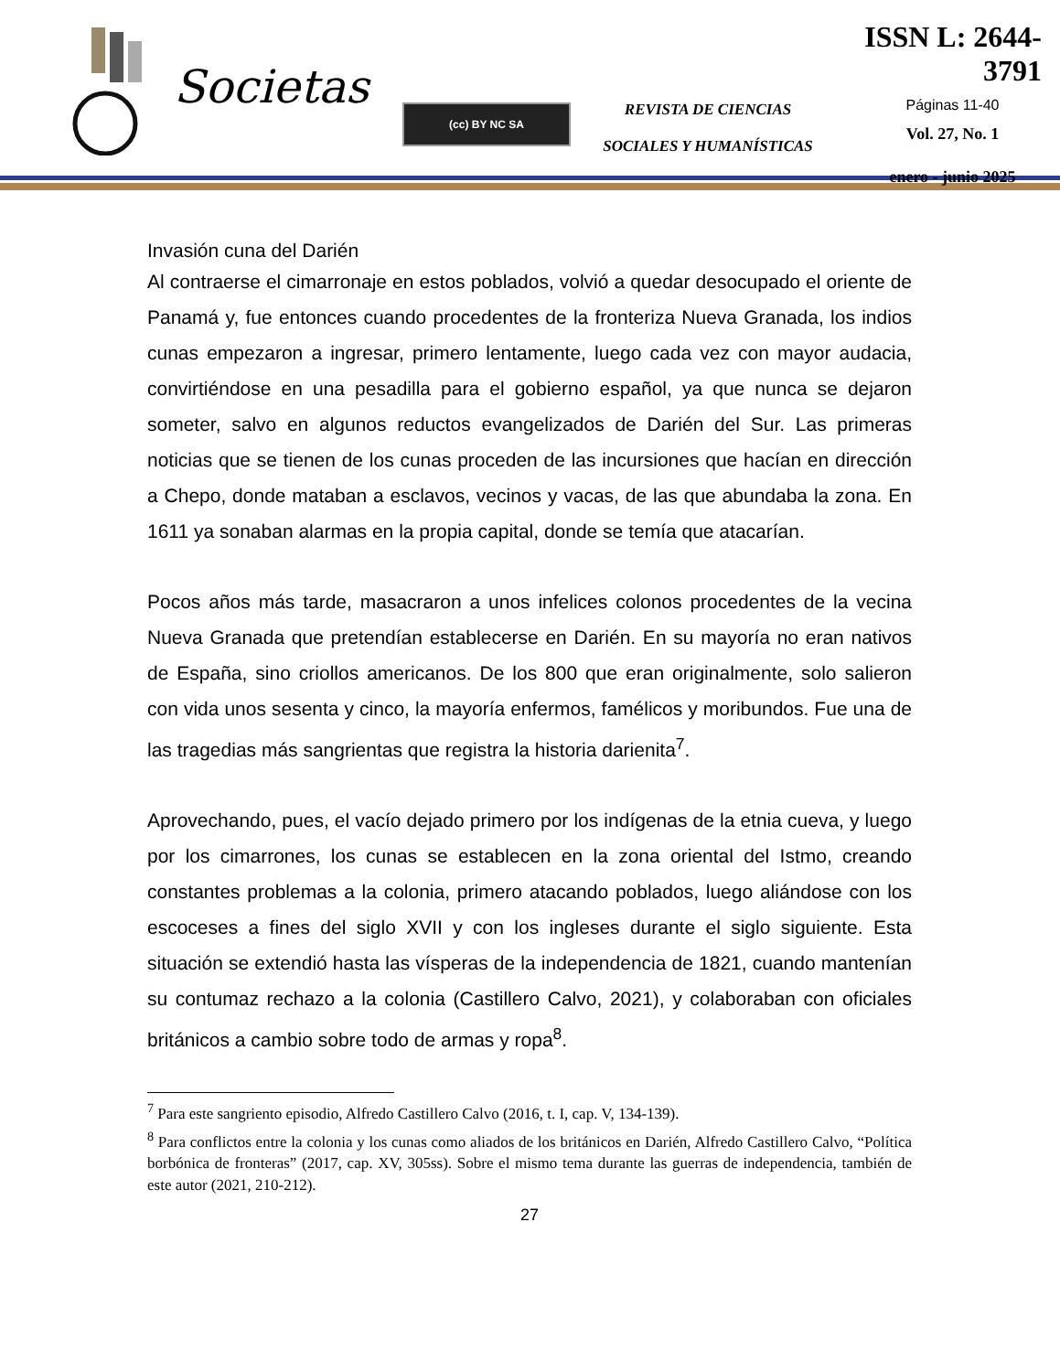Societas
(cc) BY NC SA
REVISTA DE CIENCIAS
SOCIALES Y HUMANÍSTICAS
ISSN L: 2644-3791
Páginas 11-40
Vol. 27, No. 1
enero - junio 2025
Invasión cuna del Darién
Al contraerse el cimarronaje en estos poblados, volvió a quedar desocupado el oriente de Panamá y, fue entonces cuando procedentes de la fronteriza Nueva Granada, los indios cunas empezaron a ingresar, primero lentamente, luego cada vez con mayor audacia, convirtiéndose en una pesadilla para el gobierno español, ya que nunca se dejaron someter, salvo en algunos reductos evangelizados de Darién del Sur. Las primeras noticias que se tienen de los cunas proceden de las incursiones que hacían en dirección a Chepo, donde mataban a esclavos, vecinos y vacas, de las que abundaba la zona. En 1611 ya sonaban alarmas en la propia capital, donde se temía que atacarían.
Pocos años más tarde, masacraron a unos infelices colonos procedentes de la vecina Nueva Granada que pretendían establecerse en Darién. En su mayoría no eran nativos de España, sino criollos americanos. De los 800 que eran originalmente, solo salieron con vida unos sesenta y cinco, la mayoría enfermos, famélicos y moribundos. Fue una de las tragedias más sangrientas que registra la historia darienita<sup>7</sup>.
Aprovechando, pues, el vacío dejado primero por los indígenas de la etnia cueva, y luego por los cimarrones, los cunas se establecen en la zona oriental del Istmo, creando constantes problemas a la colonia, primero atacando poblados, luego aliándose con los escoceses a fines del siglo XVII y con los ingleses durante el siglo siguiente. Esta situación se extendió hasta las vísperas de la independencia de 1821, cuando mantenían su contumaz rechazo a la colonia (Castillero Calvo, 2021), y colaboraban con oficiales británicos a cambio sobre todo de armas y ropa<sup>8</sup>.
<sup>7</sup> Para este sangriento episodio, Alfredo Castillero Calvo (2016, t. I, cap. V, 134-139).
<sup>8</sup> Para conflictos entre la colonia y los cunas como aliados de los británicos en Darién, Alfredo Castillero Calvo, “Política borbónica de fronteras” (2017, cap. XV, 305ss). Sobre el mismo tema durante las guerras de independencia, también de este autor (2021, 210-212).
27